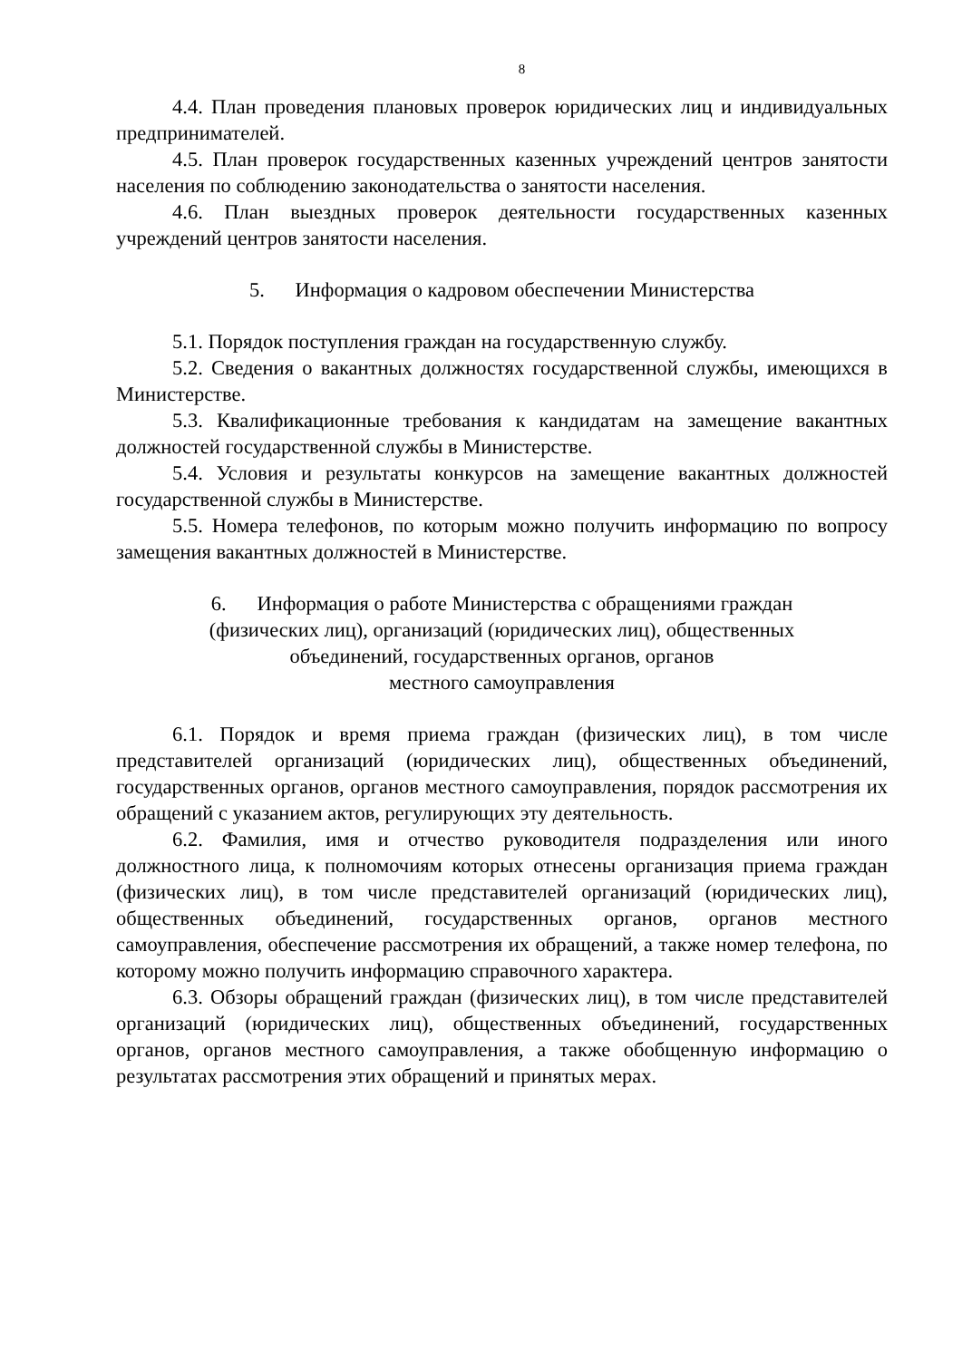8
4.4. План проведения плановых проверок юридических лиц и индивидуальных предпринимателей.
4.5. План проверок государственных казенных учреждений центров занятости населения по соблюдению законодательства о занятости населения.
4.6. План выездных проверок деятельности государственных казенных учреждений центров занятости населения.
5. Информация о кадровом обеспечении Министерства
5.1. Порядок поступления граждан на государственную службу.
5.2. Сведения о вакантных должностях государственной службы, имеющихся в Министерстве.
5.3. Квалификационные требования к кандидатам на замещение вакантных должностей государственной службы в Министерстве.
5.4. Условия и результаты конкурсов на замещение вакантных должностей государственной службы в Министерстве.
5.5. Номера телефонов, по которым можно получить информацию по вопросу замещения вакантных должностей в Министерстве.
6. Информация о работе Министерства с обращениями граждан
(физических лиц), организаций (юридических лиц), общественных
объединений, государственных органов, органов
местного самоуправления
6.1. Порядок и время приема граждан (физических лиц), в том числе представителей организаций (юридических лиц), общественных объединений, государственных органов, органов местного самоуправления, порядок рассмотрения их обращений с указанием актов, регулирующих эту деятельность.
6.2. Фамилия, имя и отчество руководителя подразделения или иного должностного лица, к полномочиям которых отнесены организация приема граждан (физических лиц), в том числе представителей организаций (юридических лиц), общественных объединений, государственных органов, органов местного самоуправления, обеспечение рассмотрения их обращений, а также номер телефона, по которому можно получить информацию справочного характера.
6.3. Обзоры обращений граждан (физических лиц), в том числе представителей организаций (юридических лиц), общественных объединений, государственных органов, органов местного самоуправления, а также обобщенную информацию о результатах рассмотрения этих обращений и принятых мерах.